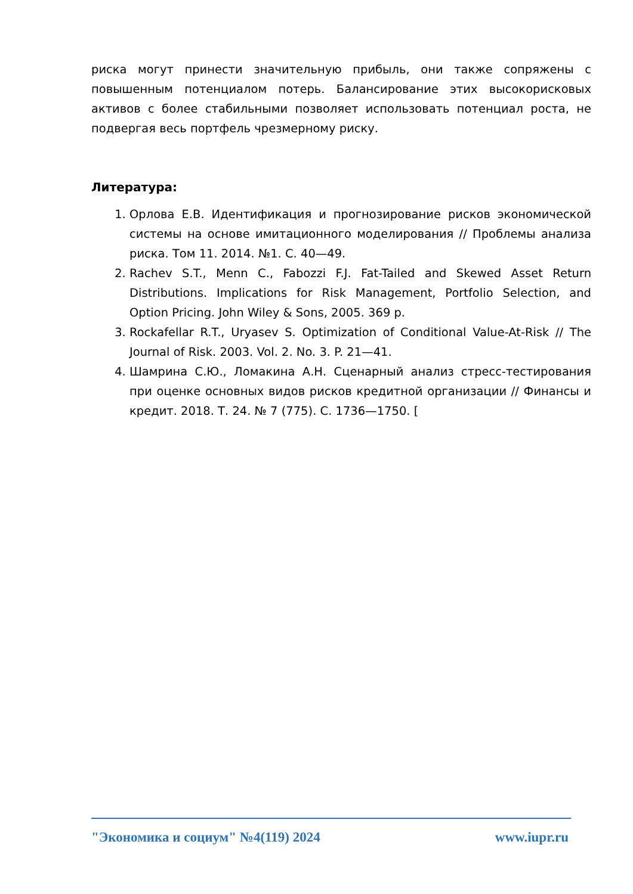риска могут принести значительную прибыль, они также сопряжены с повышенным потенциалом потерь. Балансирование этих высокорисковых активов с более стабильными позволяет использовать потенциал роста, не подвергая весь портфель чрезмерному риску.
Литература:
1. Орлова Е.В. Идентификация и прогнозирование рисков экономической системы на основе имитационного моделирования // Проблемы анализа риска. Том 11. 2014. №1. С. 40—49.
2. Rachev S.T., Menn C., Fabozzi F.J. Fat-Tailed and Skewed Asset Return Distributions. Implications for Risk Management, Portfolio Selection, and Option Pricing. John Wiley & Sons, 2005. 369 p.
3. Rockafellar R.T., Uryasev S. Optimization of Conditional Value-At-Risk // The Journal of Risk. 2003. Vol. 2. No. 3. P. 21—41.
4. Шамрина С.Ю., Ломакина А.Н. Сценарный анализ стресс-тестирования при оценке основных видов рисков кредитной организации // Финансы и кредит. 2018. Т. 24. № 7 (775). С. 1736—1750. [
"Экономика и социум" №4(119) 2024 www.iupr.ru